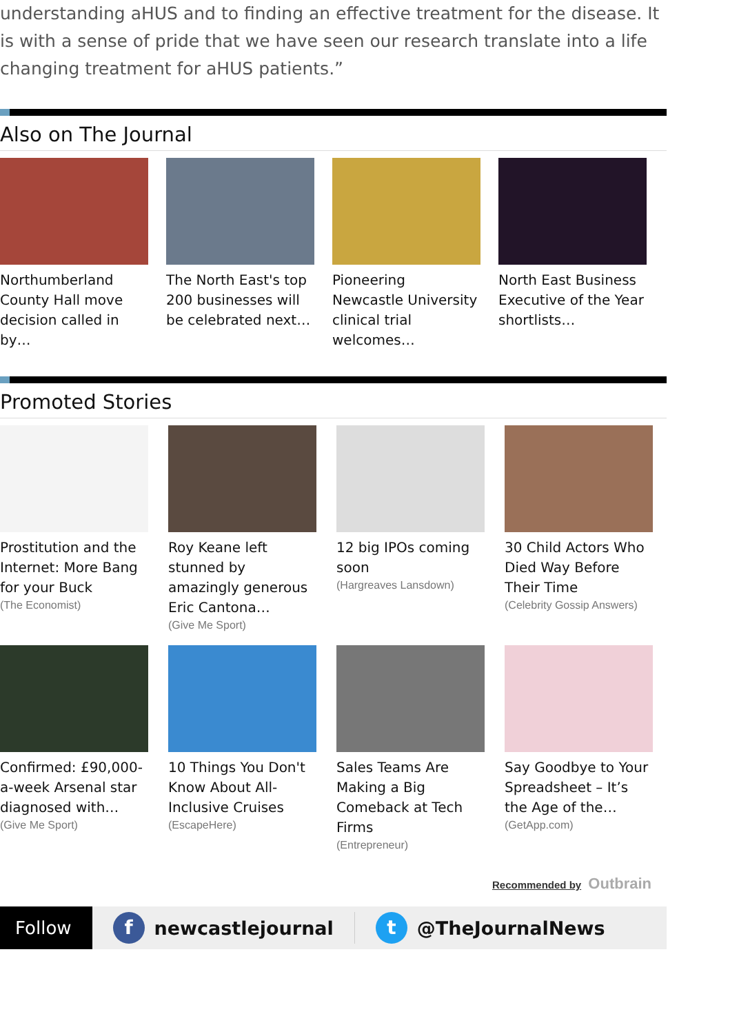understanding aHUS and to finding an effective treatment for the disease. It is with a sense of pride that we have seen our research translate into a life changing treatment for aHUS patients.”
Also on The Journal
Northumberland County Hall move decision called in by…
The North East's top 200 businesses will be celebrated next…
Pioneering Newcastle University clinical trial welcomes…
North East Business Executive of the Year shortlists…
Promoted Stories
Prostitution and the Internet: More Bang for your Buck
(The Economist)
Roy Keane left stunned by amazingly generous Eric Cantona…
(Give Me Sport)
12 big IPOs coming soon
(Hargreaves Lansdown)
30 Child Actors Who Died Way Before Their Time
(Celebrity Gossip Answers)
Confirmed: £90,000-a-week Arsenal star diagnosed with…
(Give Me Sport)
10 Things You Don't Know About All-Inclusive Cruises
(EscapeHere)
Sales Teams Are Making a Big Comeback at Tech Firms
(Entrepreneur)
Say Goodbye to Your Spreadsheet – It’s the Age of the…
(GetApp.com)
Recommended by Outbrain
Follow
f
newcastlejournal
t
@TheJournalNews